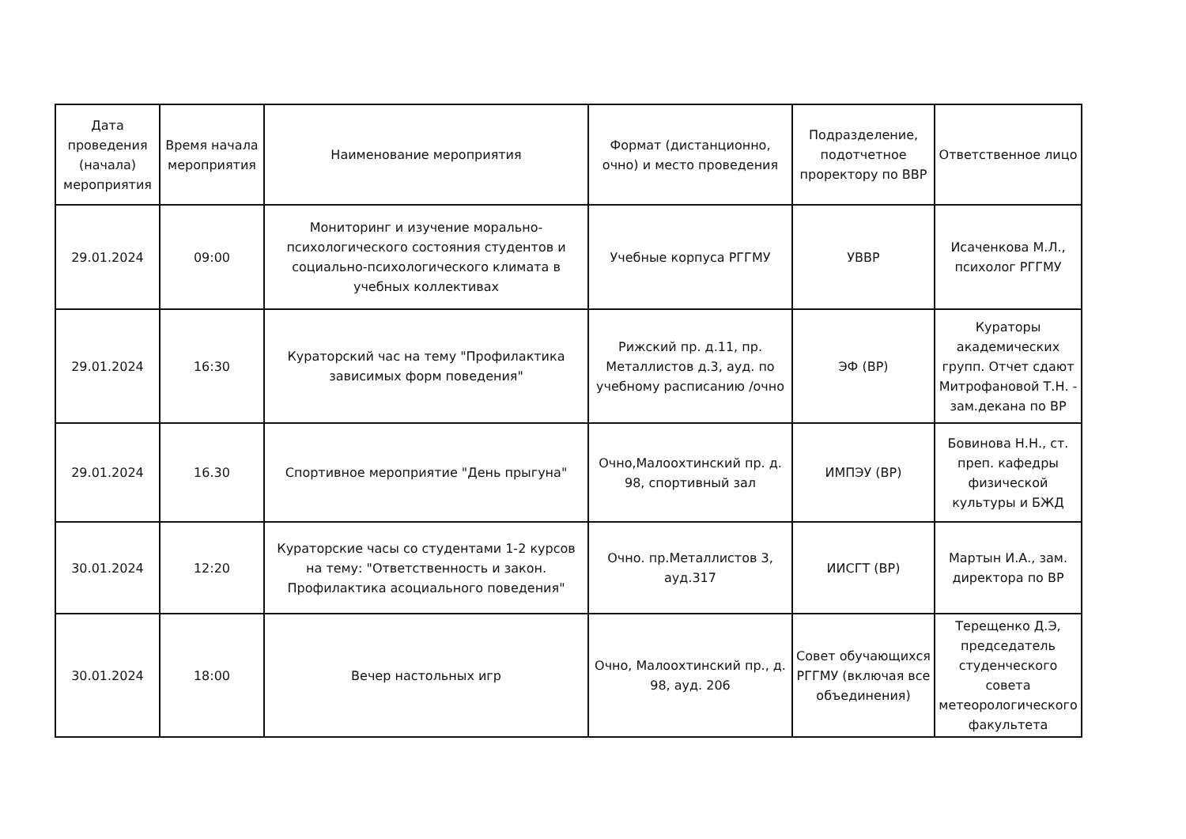| Дата проведения (начала) мероприятия | Время начала мероприятия | Наименование мероприятия | Формат (дистанционно, очно) и место проведения | Подразделение, подотчетное проректору по ВВР | Ответственное лицо |
| --- | --- | --- | --- | --- | --- |
| 29.01.2024 | 09:00 | Мониторинг и изучение морально-психологического состояния студентов и социально-психологического климата в учебных коллективах | Учебные корпуса РГГМУ | УВВР | Исаченкова М.Л., психолог РГГМУ |
| 29.01.2024 | 16:30 | Кураторский час на тему "Профилактика зависимых форм поведения" | Рижский пр. д.11, пр. Металлистов д.3, ауд. по учебному расписанию /очно | ЭФ (ВР) | Кураторы академических групп. Отчет сдают Митрофановой Т.Н. - зам.декана по ВР |
| 29.01.2024 | 16.30 | Спортивное мероприятие "День прыгуна" | Очно,Малоохтинский пр. д. 98, спортивный зал | ИМПЭУ (ВР) | Бовинова Н.Н., ст. преп. кафедры физической культуры и БЖД |
| 30.01.2024 | 12:20 | Кураторские часы со студентами 1-2 курсов на тему: "Ответственность и закон. Профилактика асоциального поведения" | Очно. пр.Металлистов 3, ауд.317 | ИИСГТ (ВР) | Мартын И.А., зам. директора по ВР |
| 30.01.2024 | 18:00 | Вечер настольных игр | Очно, Малоохтинский пр., д. 98, ауд. 206 | Совет обучающихся РГГМУ (включая все объединения) | Терещенко Д.Э, председатель студенческого совета метеорологического факультета |